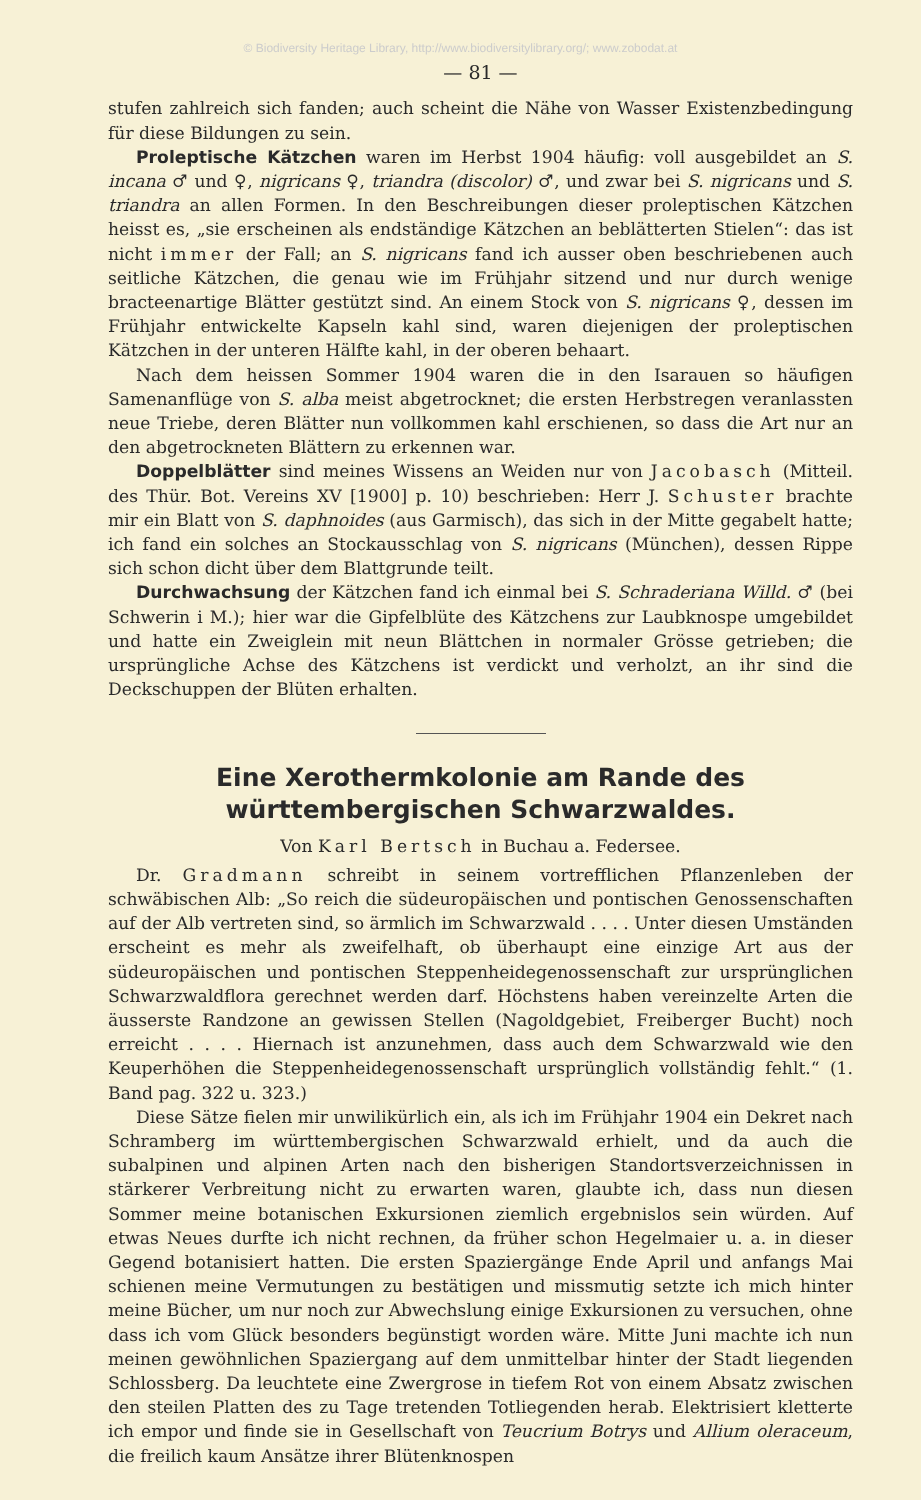© Biodiversity Heritage Library, http://www.biodiversitylibrary.org/; www.zobodat.at
— 81 —
stufen zahlreich sich fanden; auch scheint die Nähe von Wasser Existenzbedingung für diese Bildungen zu sein.
Proleptische Kätzchen waren im Herbst 1904 häufig: voll ausgebildet an S. incana ♂ und ♀, nigricans ♀, triandra (discolor) ♂, und zwar bei S. nigricans und S. triandra an allen Formen. In den Beschreibungen dieser proleptischen Kätzchen heisst es, „sie erscheinen als endständige Kätzchen an beblätterten Stielen“: das ist nicht immer der Fall; an S. nigricans fand ich ausser oben beschriebenen auch seitliche Kätzchen, die genau wie im Frühjahr sitzend und nur durch wenige bracteenartige Blätter gestützt sind. An einem Stock von S. nigricans ♀, dessen im Frühjahr entwickelte Kapseln kahl sind, waren diejenigen der proleptischen Kätzchen in der unteren Hälfte kahl, in der oberen behaart.
Nach dem heissen Sommer 1904 waren die in den Isarauen so häufigen Samenanflüge von S. alba meist abgetrocknet; die ersten Herbstregen veranlassten neue Triebe, deren Blätter nun vollkommen kahl erschienen, so dass die Art nur an den abgetrockneten Blättern zu erkennen war.
Doppelblätter sind meines Wissens an Weiden nur von Jacobasch (Mitteil. des Thür. Bot. Vereins XV [1900] p. 10) beschrieben: Herr J. Schuster brachte mir ein Blatt von S. daphnoides (aus Garmisch), das sich in der Mitte gegabelt hatte; ich fand ein solches an Stockausschlag von S. nigricans (München), dessen Rippe sich schon dicht über dem Blattgrunde teilt.
Durchwachsung der Kätzchen fand ich einmal bei S. Schraderiana Willd. ♂ (bei Schwerin i M.); hier war die Gipfelblüte des Kätzchens zur Laubknospe umgebildet und hatte ein Zweiglein mit neun Blättchen in normaler Grösse getrieben; die ursprüngliche Achse des Kätzchens ist verdickt und verholzt, an ihr sind die Deckschuppen der Blüten erhalten.
Eine Xerothermkolonie am Rande des württembergischen Schwarzwaldes.
Von Karl Bertsch in Buchau a. Federsee.
Dr. Gradmann schreibt in seinem vortrefflichen Pflanzenleben der schwäbischen Alb: „So reich die südeuropäischen und pontischen Genossenschaften auf der Alb vertreten sind, so ärmlich im Schwarzwald . . . . Unter diesen Umständen erscheint es mehr als zweifelhaft, ob überhaupt eine einzige Art aus der südeuropäischen und pontischen Steppenheidegenossenschaft zur ursprünglichen Schwarzwaldflora gerechnet werden darf. Höchstens haben vereinzelte Arten die äusserste Randzone an gewissen Stellen (Nagoldgebiet, Freiberger Bucht) noch erreicht . . . . Hiernach ist anzunehmen, dass auch dem Schwarzwald wie den Keuperhöhen die Steppenheidegenossenschaft ursprünglich vollständig fehlt.“ (1. Band pag. 322 u. 323.)
Diese Sätze fielen mir unwilikürlich ein, als ich im Frühjahr 1904 ein Dekret nach Schramberg im württembergischen Schwarzwald erhielt, und da auch die subalpinen und alpinen Arten nach den bisherigen Standortsverzeichnissen in stärkerer Verbreitung nicht zu erwarten waren, glaubte ich, dass nun diesen Sommer meine botanischen Exkursionen ziemlich ergebnislos sein würden. Auf etwas Neues durfte ich nicht rechnen, da früher schon Hegelmaier u. a. in dieser Gegend botanisiert hatten. Die ersten Spaziergänge Ende April und anfangs Mai schienen meine Vermutungen zu bestätigen und missmutig setzte ich mich hinter meine Bücher, um nur noch zur Abwechslung einige Exkursionen zu versuchen, ohne dass ich vom Glück besonders begünstigt worden wäre. Mitte Juni machte ich nun meinen gewöhnlichen Spaziergang auf dem unmittelbar hinter der Stadt liegenden Schlossberg. Da leuchtete eine Zwergrose in tiefem Rot von einem Absatz zwischen den steilen Platten des zu Tage tretenden Totliegenden herab. Elektrisiert kletterte ich empor und finde sie in Gesellschaft von Teucrium Botrys und Allium oleraceum, die freilich kaum Ansätze ihrer Blütenknospen